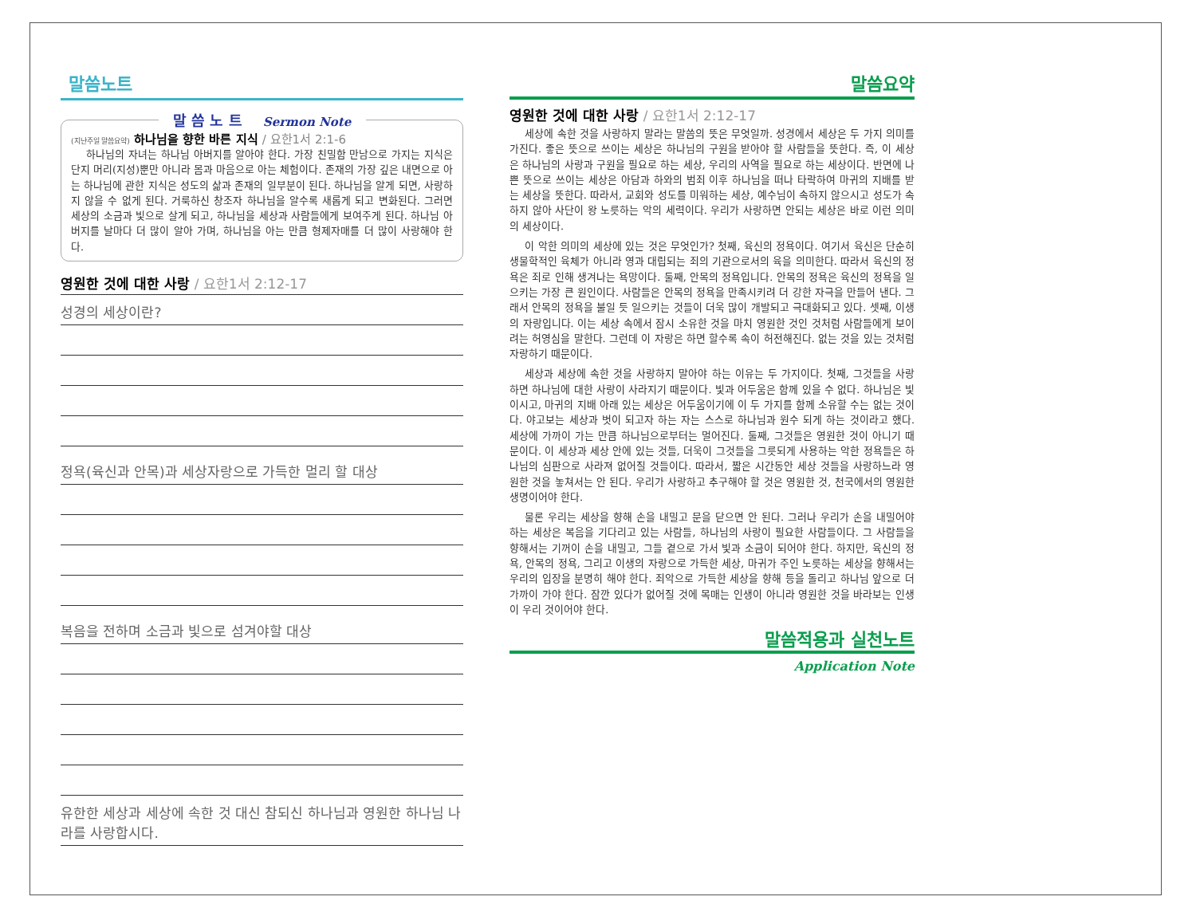말씀노트
말 씀 노 트 Sermon Note
(지난주일 말씀요약) 하나님을 향한 바른 지식 / 요한1서 2:1-6
하나님의 자녀는 하나님 아버지를 알아야 한다. 가장 친밀함 만남으로 가지는 지식은 단지 머리(지성)뿐만 아니라 몸과 마음으로 아는 체험이다. 존재의 가장 깊은 내면으로 아는 하나님에 관한 지식은 성도의 삶과 존재의 일부분이 된다. 하나님을 알게 되면, 사랑하지 않을 수 없게 된다. 거룩하신 창조자 하나님을 알수록 새롭게 되고 변화된다. 그러면 세상의 소금과 빛으로 살게 되고, 하나님을 세상과 사람들에게 보여주게 된다. 하나님 아버지를 날마다 더 많이 알아 가며, 하나님을 아는 만큼 형제자매를 더 많이 사랑해야 한다.
영원한 것에 대한 사랑 / 요한1서 2:12-17
성경의 세상이란?
정욕(육신과 안목)과 세상자랑으로 가득한 멀리 할 대상
복음을 전하며 소금과 빛으로 섬겨야할 대상
유한한 세상과 세상에 속한 것 대신 참되신 하나님과 영원한 하나님 나라를 사랑합시다.
말씀요약
영원한 것에 대한 사랑 / 요한1서 2:12-17
세상에 속한 것을 사랑하지 말라는 말씀의 뜻은 무엇일까. 성경에서 세상은 두 가지 의미를 가진다. 좋은 뜻으로 쓰이는 세상은 하나님의 구원을 받아야 할 사람들을 뜻한다. 즉, 이 세상은 하나님의 사랑과 구원을 필요로 하는 세상, 우리의 사역을 필요로 하는 세상이다. 반면에 나쁜 뜻으로 쓰이는 세상은 아담과 하와의 범죄 이후 하나님을 떠나 타락하여 마귀의 지배를 받는 세상을 뜻한다. 따라서, 교회와 성도를 미워하는 세상, 예수님이 속하지 않으시고 성도가 속하지 않아 사단이 왕 노릇하는 악의 세력이다. 우리가 사랑하면 안되는 세상은 바로 이런 의미의 세상이다.
이 악한 의미의 세상에 있는 것은 무엇인가? 첫째, 육신의 정욕이다. 여기서 육신은 단순히 생물학적인 육체가 아니라 영과 대립되는 죄의 기관으로서의 육을 의미한다. 따라서 육신의 정욕은 죄로 인해 생겨나는 욕망이다. 둘째, 안목의 정욕입니다. 안목의 정욕은 육신의 정욕을 일으키는 가장 큰 원인이다. 사람들은 안목의 정욕을 만족시키려 더 강한 자극을 만들어 낸다. 그래서 안목의 정욕을 불일 듯 일으키는 것들이 더욱 많이 개발되고 극대화되고 있다. 셋째, 이생의 자랑입니다. 이는 세상 속에서 잠시 소유한 것을 마치 영원한 것인 것처럼 사람들에게 보이려는 허영심을 말한다. 그런데 이 자랑은 하면 할수록 속이 허전해진다. 없는 것을 있는 것처럼 자랑하기 때문이다.
세상과 세상에 속한 것을 사랑하지 말아야 하는 이유는 두 가지이다. 첫째, 그것들을 사랑하면 하나님에 대한 사랑이 사라지기 때문이다. 빛과 어두움은 함께 있을 수 없다. 하나님은 빛이시고, 마귀의 지배 아래 있는 세상은 어두움이기에 이 두 가지를 함께 소유할 수는 없는 것이다. 야고보는 세상과 벗이 되고자 하는 자는 스스로 하나님과 원수 되게 하는 것이라고 했다. 세상에 가까이 가는 만큼 하나님으로부터는 멀어진다. 둘째, 그것들은 영원한 것이 아니기 때문이다. 이 세상과 세상 안에 있는 것들, 더욱이 그것들을 그릇되게 사용하는 악한 정욕들은 하나님의 심판으로 사라져 없어질 것들이다. 따라서, 짧은 시간동안 세상 것들을 사랑하느라 영원한 것을 놓쳐서는 안 된다. 우리가 사랑하고 추구해야 할 것은 영원한 것, 천국에서의 영원한 생명이어야 한다.
물론 우리는 세상을 향해 손을 내밀고 문을 닫으면 안 된다. 그러나 우리가 손을 내밀어야 하는 세상은 복음을 기다리고 있는 사람들, 하나님의 사랑이 필요한 사람들이다. 그 사람들을 향해서는 기꺼이 손을 내밀고, 그들 곁으로 가서 빛과 소금이 되어야 한다. 하지만, 육신의 정욕, 안목의 정욕, 그리고 이생의 자랑으로 가득한 세상, 마귀가 주인 노릇하는 세상을 향해서는 우리의 입장을 분명히 해야 한다. 죄악으로 가득한 세상을 향해 등을 돌리고 하나님 앞으로 더 가까이 가야 한다. 잠깐 있다가 없어질 것에 목매는 인생이 아니라 영원한 것을 바라보는 인생이 우리 것이어야 한다.
말씀적용과 실천노트
Application Note